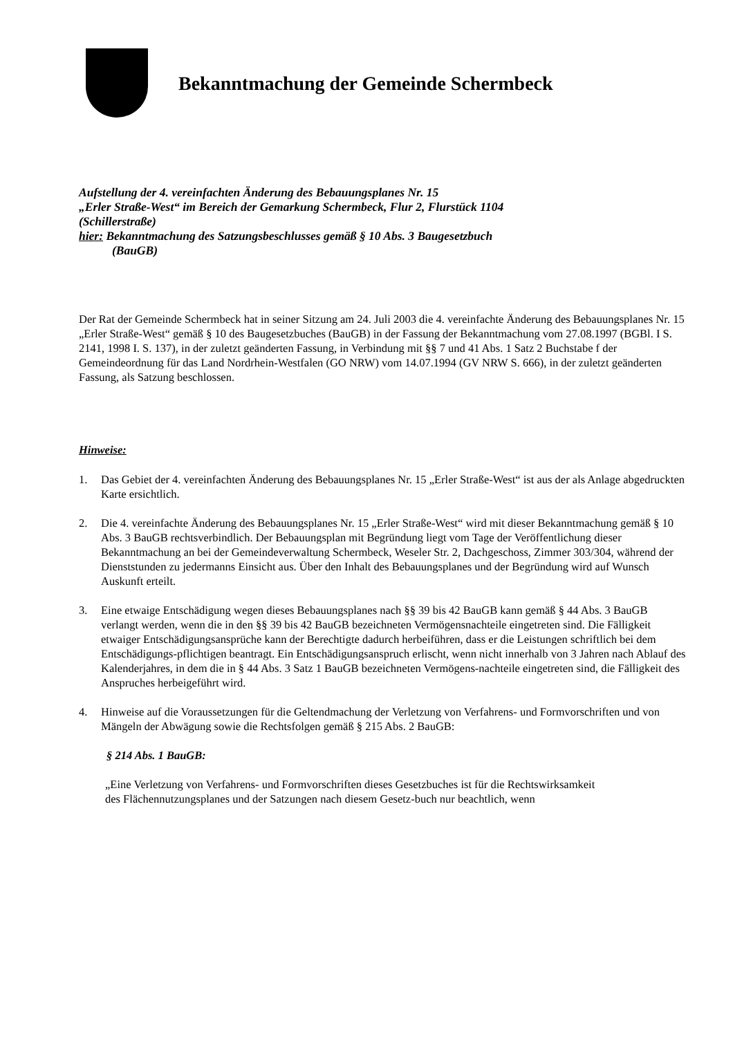Bekanntmachung der Gemeinde Schermbeck
Aufstellung der 4. vereinfachten Änderung des Bebauungsplanes Nr. 15
„Erler Straße-West“ im Bereich der Gemarkung Schermbeck, Flur 2, Flurstück 1104
(Schillerstraße)
hier: Bekanntmachung des Satzungsbeschlusses gemäß § 10 Abs. 3 Baugesetzbuch
(BauGB)
Der Rat der Gemeinde Schermbeck hat in seiner Sitzung am 24. Juli 2003 die 4. vereinfachte Änderung des Bebauungsplanes Nr. 15 „Erler Straße-West“ gemäß § 10 des Baugesetzbuches (BauGB) in der Fassung der Bekanntmachung vom 27.08.1997 (BGBl. I S. 2141, 1998 I. S. 137), in der zuletzt geänderten Fassung, in Verbindung mit §§ 7 und 41 Abs. 1 Satz 2 Buchstabe f der Gemeindeordnung für das Land Nordrhein-Westfalen (GO NRW) vom 14.07.1994 (GV NRW S. 666), in der zuletzt geänderten Fassung, als Satzung beschlossen.
Hinweise:
1. Das Gebiet der 4. vereinfachten Änderung des Bebauungsplanes Nr. 15 „Erler Straße-West“ ist aus der als Anlage abgedruckten Karte ersichtlich.
2. Die 4. vereinfachte Änderung des Bebauungsplanes Nr. 15 „Erler Straße-West“ wird mit dieser Bekanntmachung gemäß § 10 Abs. 3 BauGB rechtsverbindlich. Der Bebauungsplan mit Begründung liegt vom Tage der Veröffentlichung dieser Bekanntmachung an bei der Gemeindeverwaltung Schermbeck, Weseler Str. 2, Dachgeschoss, Zimmer 303/304, während der Dienststunden zu jedermanns Einsicht aus. Über den Inhalt des Bebauungsplanes und der Begründung wird auf Wunsch Auskunft erteilt.
3. Eine etwaige Entschädigung wegen dieses Bebauungsplanes nach §§ 39 bis 42 BauGB kann gemäß § 44 Abs. 3 BauGB verlangt werden, wenn die in den §§ 39 bis 42 BauGB bezeichneten Vermögensnachteile eingetreten sind. Die Fälligkeit etwaiger Entschädigungsansprüche kann der Berechtigte dadurch herbeiführen, dass er die Leistungen schriftlich bei dem Entschädigungs-pflichtigen beantragt. Ein Entschädigungsanspruch erlischt, wenn nicht innerhalb von 3 Jahren nach Ablauf des Kalenderjahres, in dem die in § 44 Abs. 3 Satz 1 BauGB bezeichneten Vermögens-nachteile eingetreten sind, die Fälligkeit des Anspruches herbeigeführt wird.
4. Hinweise auf die Voraussetzungen für die Geltendmachung der Verletzung von Verfahrens- und Formvorschriften und von Mängeln der Abwägung sowie die Rechtsfolgen gemäß § 215 Abs. 2 BauGB:
§ 214 Abs. 1 BauGB:
„Eine Verletzung von Verfahrens- und Formvorschriften dieses Gesetzbuches ist für die Rechtswirksamkeit des Flächennutzungsplanes und der Satzungen nach diesem Gesetz-buch nur beachtlich, wenn